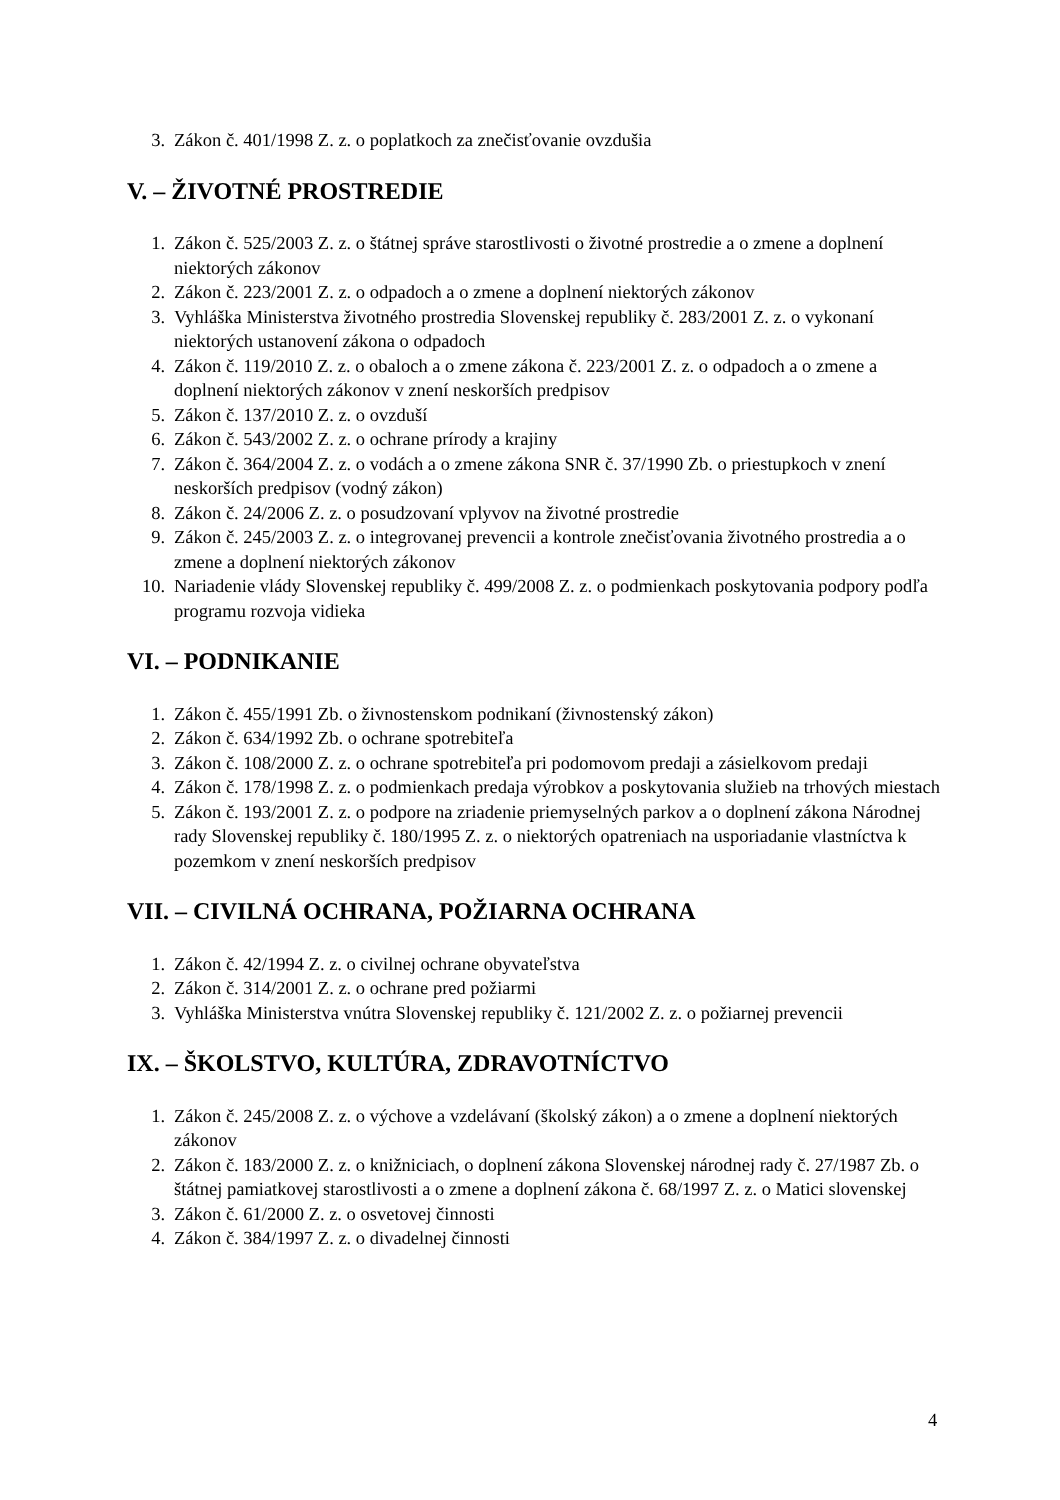3. Zákon č. 401/1998 Z. z. o poplatkoch za znečisťovanie ovzdušia
V. – ŽIVOTNÉ PROSTREDIE
1. Zákon č. 525/2003 Z. z. o štátnej správe starostlivosti o životné prostredie a o zmene a doplnení niektorých zákonov
2. Zákon č. 223/2001 Z. z. o odpadoch a o zmene a doplnení niektorých zákonov
3. Vyhláška Ministerstva životného prostredia Slovenskej republiky č. 283/2001 Z. z. o vykonaní niektorých ustanovení zákona o odpadoch
4. Zákon č. 119/2010 Z. z. o obaloch a o zmene zákona č. 223/2001 Z. z. o odpadoch a o zmene a doplnení niektorých zákonov v znení neskorších predpisov
5. Zákon č. 137/2010 Z. z. o ovzduší
6. Zákon č. 543/2002 Z. z. o ochrane prírody a krajiny
7. Zákon č. 364/2004 Z. z. o vodách a o zmene zákona SNR č. 37/1990 Zb. o priestupkoch v znení neskorších predpisov (vodný zákon)
8. Zákon č. 24/2006 Z. z. o posudzovaní vplyvov na životné prostredie
9. Zákon č. 245/2003 Z. z. o integrovanej prevencii a kontrole znečisťovania životného prostredia a o zmene a doplnení niektorých zákonov
10. Nariadenie vlády Slovenskej republiky č. 499/2008 Z. z. o podmienkach poskytovania podpory podľa programu rozvoja vidieka
VI. – PODNIKANIE
1. Zákon č. 455/1991 Zb. o živnostenskom podnikaní (živnostenský zákon)
2. Zákon č. 634/1992 Zb. o ochrane spotrebiteľa
3. Zákon č. 108/2000 Z. z. o ochrane spotrebiteľa pri podomovom predaji a zásielkovom predaji
4. Zákon č. 178/1998 Z. z. o podmienkach predaja výrobkov a poskytovania služieb na trhových miestach
5. Zákon č. 193/2001 Z. z. o podpore na zriadenie priemyselných parkov a o doplnení zákona Národnej rady Slovenskej republiky č. 180/1995 Z. z. o niektorých opatreniach na usporiadanie vlastníctva k pozemkom v znení neskorších predpisov
VII. – CIVILNÁ OCHRANA, POŽIARNA OCHRANA
1. Zákon č. 42/1994 Z. z. o civilnej ochrane obyvateľstva
2. Zákon č. 314/2001 Z. z. o ochrane pred požiarmi
3. Vyhláška Ministerstva vnútra Slovenskej republiky č. 121/2002 Z. z. o požiarnej prevencii
IX. – ŠKOLSTVO, KULTÚRA, ZDRAVOTNÍCTVO
1. Zákon č. 245/2008 Z. z. o výchove a vzdelávaní (školský zákon) a o zmene a doplnení niektorých zákonov
2. Zákon č. 183/2000 Z. z. o knižniciach, o doplnení zákona Slovenskej národnej rady č. 27/1987 Zb. o štátnej pamiatkovej starostlivosti a o zmene a doplnení zákona č. 68/1997 Z. z. o Matici slovenskej
3. Zákon č. 61/2000 Z. z. o osvetovej činnosti
4. Zákon č. 384/1997 Z. z. o divadelnej činnosti
4